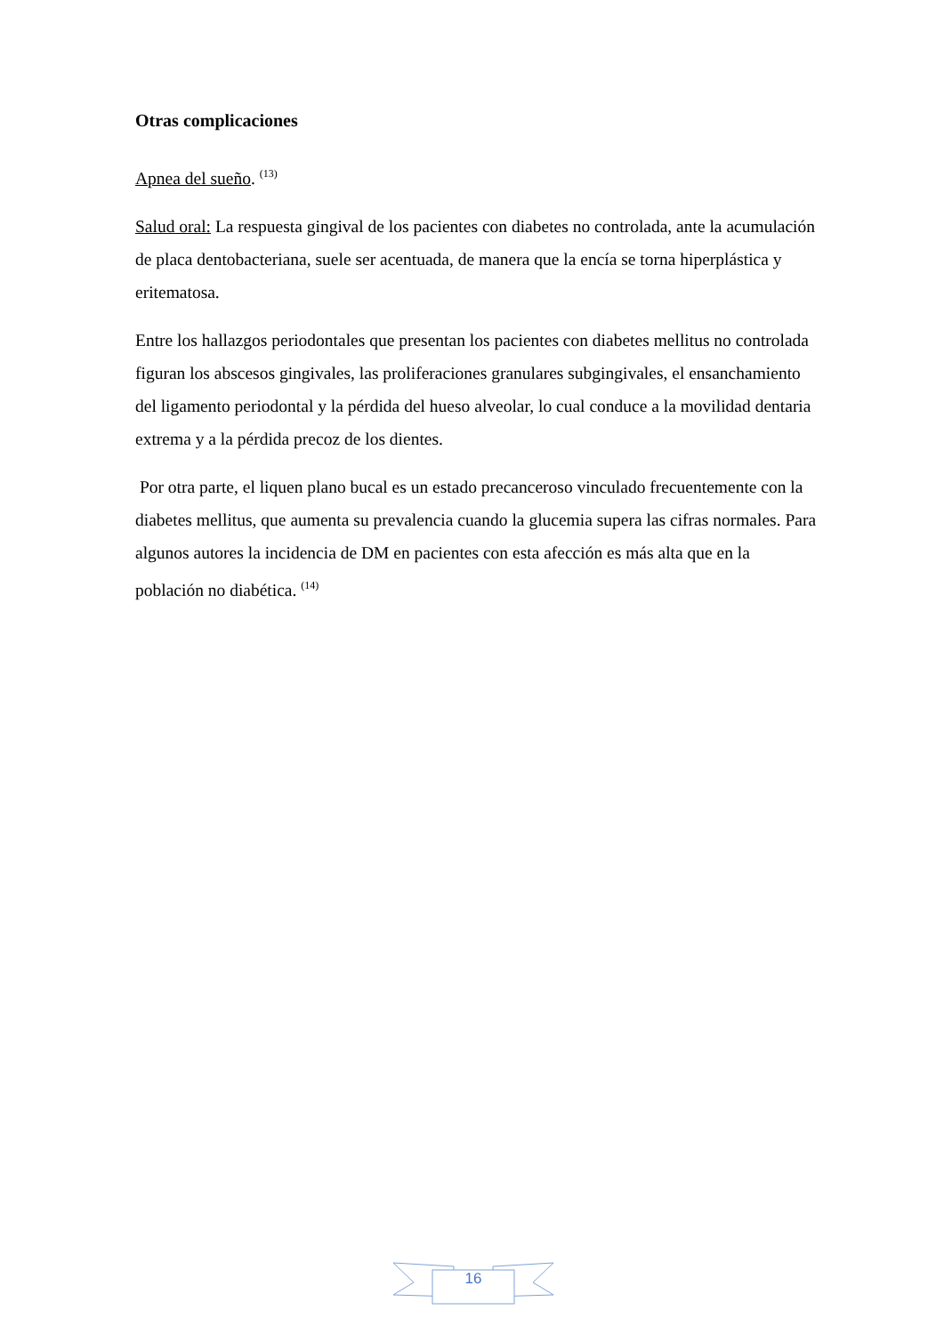Otras complicaciones
Apnea del sueño. <sup>(13)</sup>
Salud oral: La respuesta gingival de los pacientes con diabetes no controlada, ante la acumulación de placa dentobacteriana, suele ser acentuada, de manera que la encía se torna hiperplástica y eritematosa.
Entre los hallazgos periodontales que presentan los pacientes con diabetes mellitus no controlada figuran los abscesos gingivales, las proliferaciones granulares subgingivales, el ensanchamiento del ligamento periodontal y la pérdida del hueso alveolar, lo cual conduce a la movilidad dentaria extrema y a la pérdida precoz de los dientes.
Por otra parte, el liquen plano bucal es un estado precanceroso vinculado frecuentemente con la diabetes mellitus, que aumenta su prevalencia cuando la glucemia supera las cifras normales. Para algunos autores la incidencia de DM en pacientes con esta afección es más alta que en la población no diabética. <sup>(14)</sup>
16